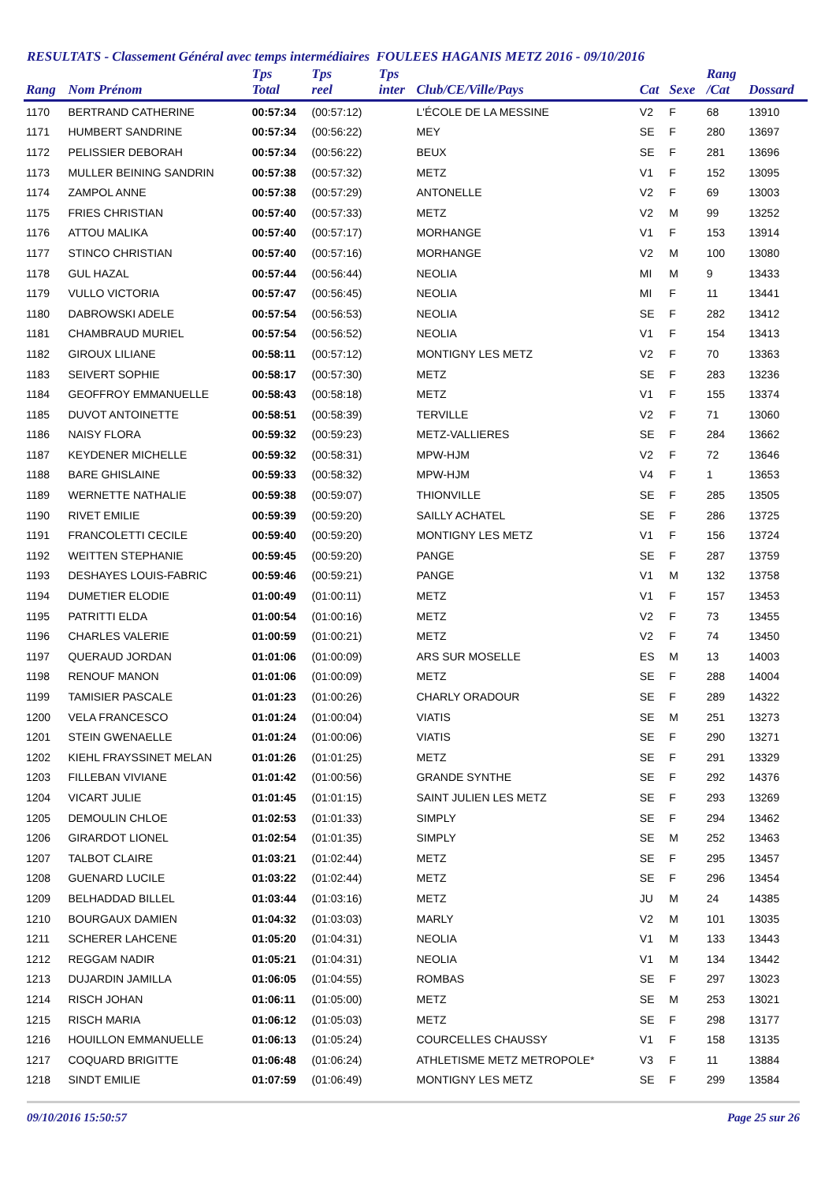RESULTATS - Classement Général avec temps intermédiaires FOULEES HAGANIS METZ 2016 - 09/10/2016
| Rang | Nom Prénom | Tps Total | Tps reel | Tps inter | Club/CE/Ville/Pays | Cat | Sexe | Rang /Cat | Dossard |
| --- | --- | --- | --- | --- | --- | --- | --- | --- | --- |
| 1170 | BERTRAND CATHERINE | 00:57:34 | (00:57:12) | | L'ÉCOLE DE LA MESSINE | V2 | F | 68 | 13910 |
| 1171 | HUMBERT SANDRINE | 00:57:34 | (00:56:22) | | MEY | SE | F | 280 | 13697 |
| 1172 | PELISSIER DEBORAH | 00:57:34 | (00:56:22) | | BEUX | SE | F | 281 | 13696 |
| 1173 | MULLER BEINING SANDRIN | 00:57:38 | (00:57:32) | | METZ | V1 | F | 152 | 13095 |
| 1174 | ZAMPOL ANNE | 00:57:38 | (00:57:29) | | ANTONELLE | V2 | F | 69 | 13003 |
| 1175 | FRIES CHRISTIAN | 00:57:40 | (00:57:33) | | METZ | V2 | M | 99 | 13252 |
| 1176 | ATTOU MALIKA | 00:57:40 | (00:57:17) | | MORHANGE | V1 | F | 153 | 13914 |
| 1177 | STINCO CHRISTIAN | 00:57:40 | (00:57:16) | | MORHANGE | V2 | M | 100 | 13080 |
| 1178 | GUL HAZAL | 00:57:44 | (00:56:44) | | NEOLIA | MI | M | 9 | 13433 |
| 1179 | VULLO VICTORIA | 00:57:47 | (00:56:45) | | NEOLIA | MI | F | 11 | 13441 |
| 1180 | DABROWSKI ADELE | 00:57:54 | (00:56:53) | | NEOLIA | SE | F | 282 | 13412 |
| 1181 | CHAMBRAUD MURIEL | 00:57:54 | (00:56:52) | | NEOLIA | V1 | F | 154 | 13413 |
| 1182 | GIROUX LILIANE | 00:58:11 | (00:57:12) | | MONTIGNY LES METZ | V2 | F | 70 | 13363 |
| 1183 | SEIVERT SOPHIE | 00:58:17 | (00:57:30) | | METZ | SE | F | 283 | 13236 |
| 1184 | GEOFFROY EMMANUELLE | 00:58:43 | (00:58:18) | | METZ | V1 | F | 155 | 13374 |
| 1185 | DUVOT ANTOINETTE | 00:58:51 | (00:58:39) | | TERVILLE | V2 | F | 71 | 13060 |
| 1186 | NAISY FLORA | 00:59:32 | (00:59:23) | | METZ-VALLIERES | SE | F | 284 | 13662 |
| 1187 | KEYDENER MICHELLE | 00:59:32 | (00:58:31) | | MPW-HJM | V2 | F | 72 | 13646 |
| 1188 | BARE GHISLAINE | 00:59:33 | (00:58:32) | | MPW-HJM | V4 | F | 1 | 13653 |
| 1189 | WERNETTE NATHALIE | 00:59:38 | (00:59:07) | | THIONVILLE | SE | F | 285 | 13505 |
| 1190 | RIVET EMILIE | 00:59:39 | (00:59:20) | | SAILLY ACHATEL | SE | F | 286 | 13725 |
| 1191 | FRANCOLETTI CECILE | 00:59:40 | (00:59:20) | | MONTIGNY LES METZ | V1 | F | 156 | 13724 |
| 1192 | WEITTEN STEPHANIE | 00:59:45 | (00:59:20) | | PANGE | SE | F | 287 | 13759 |
| 1193 | DESHAYES LOUIS-FABRIC | 00:59:46 | (00:59:21) | | PANGE | V1 | M | 132 | 13758 |
| 1194 | DUMETIER ELODIE | 01:00:49 | (01:00:11) | | METZ | V1 | F | 157 | 13453 |
| 1195 | PATRITTI ELDA | 01:00:54 | (01:00:16) | | METZ | V2 | F | 73 | 13455 |
| 1196 | CHARLES VALERIE | 01:00:59 | (01:00:21) | | METZ | V2 | F | 74 | 13450 |
| 1197 | QUERAUD JORDAN | 01:01:06 | (01:00:09) | | ARS SUR MOSELLE | ES | M | 13 | 14003 |
| 1198 | RENOUF MANON | 01:01:06 | (01:00:09) | | METZ | SE | F | 288 | 14004 |
| 1199 | TAMISIER PASCALE | 01:01:23 | (01:00:26) | | CHARLY ORADOUR | SE | F | 289 | 14322 |
| 1200 | VELA FRANCESCO | 01:01:24 | (01:00:04) | | VIATIS | SE | M | 251 | 13273 |
| 1201 | STEIN GWENAELLE | 01:01:24 | (01:00:06) | | VIATIS | SE | F | 290 | 13271 |
| 1202 | KIEHL FRAYSSINET MELAN | 01:01:26 | (01:01:25) | | METZ | SE | F | 291 | 13329 |
| 1203 | FILLEBAN VIVIANE | 01:01:42 | (01:00:56) | | GRANDE SYNTHE | SE | F | 292 | 14376 |
| 1204 | VICART JULIE | 01:01:45 | (01:01:15) | | SAINT JULIEN LES METZ | SE | F | 293 | 13269 |
| 1205 | DEMOULIN CHLOE | 01:02:53 | (01:01:33) | | SIMPLY | SE | F | 294 | 13462 |
| 1206 | GIRARDOT LIONEL | 01:02:54 | (01:01:35) | | SIMPLY | SE | M | 252 | 13463 |
| 1207 | TALBOT CLAIRE | 01:03:21 | (01:02:44) | | METZ | SE | F | 295 | 13457 |
| 1208 | GUENARD LUCILE | 01:03:22 | (01:02:44) | | METZ | SE | F | 296 | 13454 |
| 1209 | BELHADDAD BILLEL | 01:03:44 | (01:03:16) | | METZ | JU | M | 24 | 14385 |
| 1210 | BOURGAUX DAMIEN | 01:04:32 | (01:03:03) | | MARLY | V2 | M | 101 | 13035 |
| 1211 | SCHERER LAHCENE | 01:05:20 | (01:04:31) | | NEOLIA | V1 | M | 133 | 13443 |
| 1212 | REGGAM NADIR | 01:05:21 | (01:04:31) | | NEOLIA | V1 | M | 134 | 13442 |
| 1213 | DUJARDIN JAMILLA | 01:06:05 | (01:04:55) | | ROMBAS | SE | F | 297 | 13023 |
| 1214 | RISCH JOHAN | 01:06:11 | (01:05:00) | | METZ | SE | M | 253 | 13021 |
| 1215 | RISCH MARIA | 01:06:12 | (01:05:03) | | METZ | SE | F | 298 | 13177 |
| 1216 | HOUILLON EMMANUELLE | 01:06:13 | (01:05:24) | | COURCELLES CHAUSSY | V1 | F | 158 | 13135 |
| 1217 | COQUARD BRIGITTE | 01:06:48 | (01:06:24) | | ATHLETISME METZ METROPOLE* | V3 | F | 11 | 13884 |
| 1218 | SINDT EMILIE | 01:07:59 | (01:06:49) | | MONTIGNY LES METZ | SE | F | 299 | 13584 |
09/10/2016 15:50:57 Page 25 sur 26